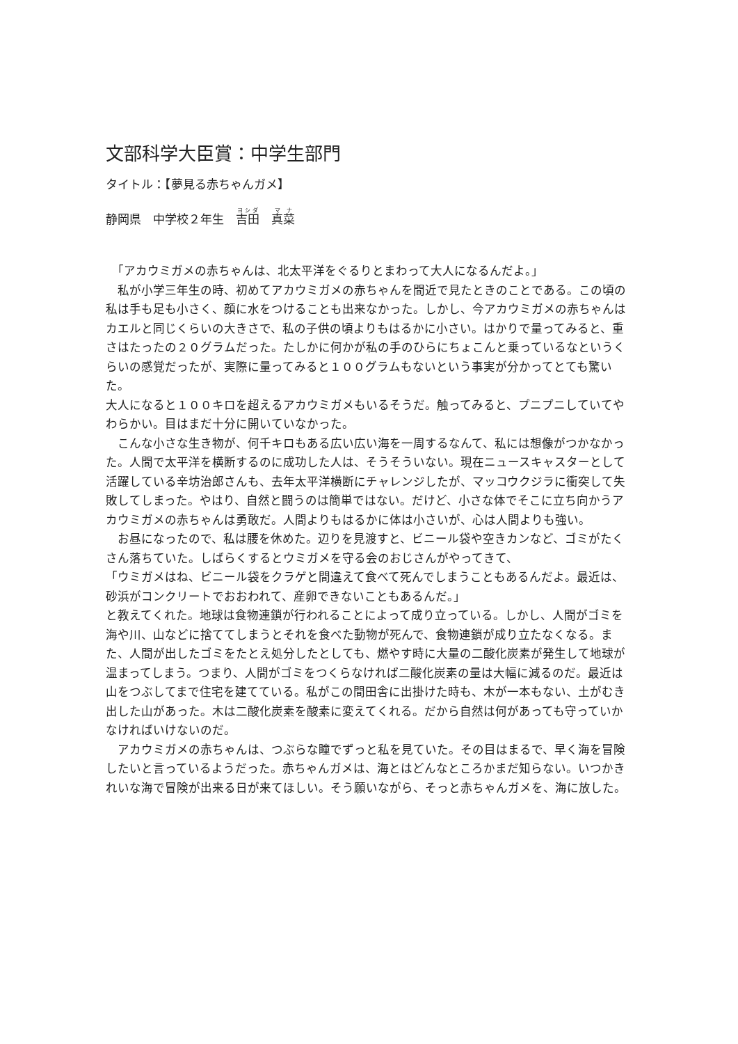文部科学大臣賞：中学生部門
タイトル：【夢見る赤ちゃんガメ】
静岡県　中学校２年生　吉田　真菜
　「アカウミガメの赤ちゃんは、北太平洋をぐるりとまわって大人になるんだよ。」
　私が小学三年生の時、初めてアカウミガメの赤ちゃんを間近で見たときのことである。この頃の私は手も足も小さく、顔に水をつけることも出来なかった。しかし、今アカウミガメの赤ちゃんはカエルと同じくらいの大きさで、私の子供の頃よりもはるかに小さい。はかりで量ってみると、重さはたったの２０グラムだった。たしかに何かが私の手のひらにちょこんと乗っているなというくらいの感覚だったが、実際に量ってみると１００グラムもないという事実が分かってとても驚いた。
大人になると１００キロを超えるアカウミガメもいるそうだ。触ってみると、プニプニしていてやわらかい。目はまだ十分に開いていなかった。
　こんな小さな生き物が、何千キロもある広い広い海を一周するなんて、私には想像がつかなかった。人間で太平洋を横断するのに成功した人は、そうそういない。現在ニュースキャスターとして活躍している辛坊治郎さんも、去年太平洋横断にチャレンジしたが、マッコウクジラに衝突して失敗してしまった。やはり、自然と闘うのは簡単ではない。だけど、小さな体でそこに立ち向かうアカウミガメの赤ちゃんは勇敢だ。人間よりもはるかに体は小さいが、心は人間よりも強い。
　お昼になったので、私は腰を休めた。辺りを見渡すと、ビニール袋や空きカンなど、ゴミがたくさん落ちていた。しばらくするとウミガメを守る会のおじさんがやってきて、
「ウミガメはね、ビニール袋をクラゲと間違えて食べて死んでしまうこともあるんだよ。最近は、砂浜がコンクリートでおおわれて、産卵できないこともあるんだ。」
と教えてくれた。地球は食物連鎖が行われることによって成り立っている。しかし、人間がゴミを海や川、山などに捨ててしまうとそれを食べた動物が死んで、食物連鎖が成り立たなくなる。また、人間が出したゴミをたとえ処分したとしても、燃やす時に大量の二酸化炭素が発生して地球が温まってしまう。つまり、人間がゴミをつくらなければ二酸化炭素の量は大幅に減るのだ。最近は山をつぶしてまで住宅を建てている。私がこの間田舎に出掛けた時も、木が一本もない、土がむき出した山があった。木は二酸化炭素を酸素に変えてくれる。だから自然は何があっても守っていかなければいけないのだ。
　アカウミガメの赤ちゃんは、つぶらな瞳でずっと私を見ていた。その目はまるで、早く海を冒険したいと言っているようだった。赤ちゃんガメは、海とはどんなところかまだ知らない。いつかきれいな海で冒険が出来る日が来てほしい。そう願いながら、そっと赤ちゃんガメを、海に放した。